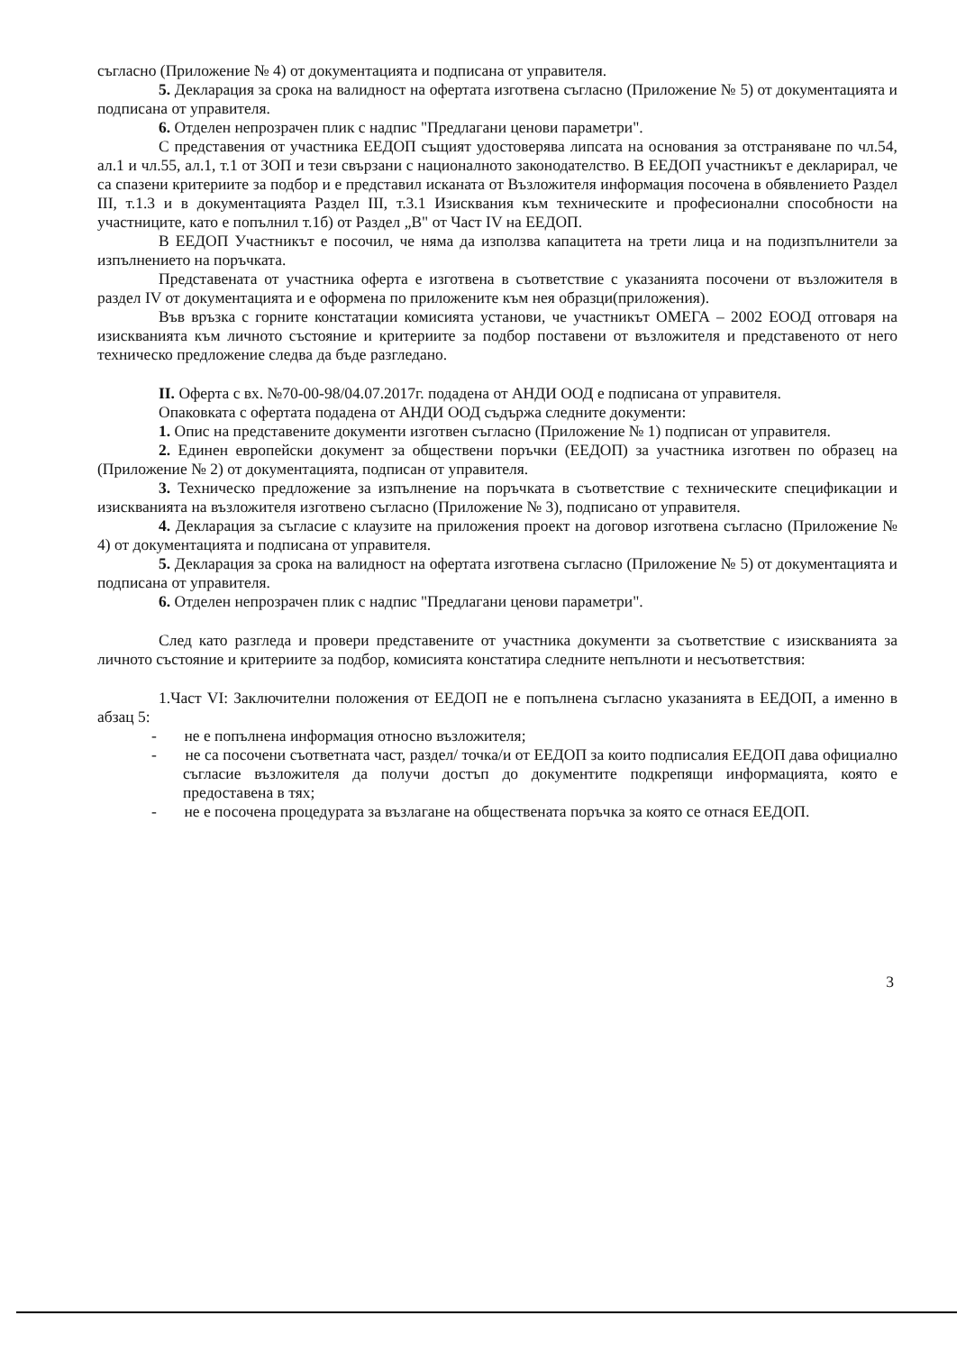съгласно (Приложение № 4) от документацията и подписана от управителя.
5. Декларация за срока на валидност на офертата изготвена съгласно (Приложение № 5) от документацията и подписана от управителя.
6. Отделен непрозрачен плик с надпис "Предлагани ценови параметри".
С представения от участника ЕЕДОП същият удостоверява липсата на основания за отстраняване по чл.54, ал.1 и чл.55, ал.1, т.1 от ЗОП и тези свързани с националното законодателство. В ЕЕДОП участникът е декларирал, че са спазени критериите за подбор и е представил исканата от Възложителя информация посочена в обявлението Раздел III, т.1.3 и в документацията Раздел III, т.3.1 Изисквания към техническите и професионални способности на участниците, като е попълнил т.1б) от Раздел „В" от Част IV на ЕЕДОП.
В ЕЕДОП Участникът е посочил, че няма да използва капацитета на трети лица и на подизпълнители за изпълнението на поръчката.
Представената от участника оферта е изготвена в съответствие с указанията посочени от възложителя в раздел IV от документацията и е оформена по приложените към нея образци(приложения).
Във връзка с горните констатации комисията установи, че участникът ОМЕГА – 2002 ЕООД отговаря на изискванията към личното състояние и критериите за подбор поставени от възложителя и представеното от него техническо предложение следва да бъде разгледано.
II. Оферта с вх. №70-00-98/04.07.2017г. подадена от АНДИ ООД е подписана от управителя.
Опаковката с офертата подадена от АНДИ ООД съдържа следните документи:
1. Опис на представените документи изготвен съгласно (Приложение № 1) подписан от управителя.
2. Единен европейски документ за обществени поръчки (ЕЕДОП) за участника изготвен по образец на (Приложение № 2) от документацията, подписан от управителя.
3. Техническо предложение за изпълнение на поръчката в съответствие с техническите спецификации и изискванията на възложителя изготвено съгласно (Приложение № 3), подписано от управителя.
4. Декларация за съгласие с клаузите на приложения проект на договор изготвена съгласно (Приложение № 4) от документацията и подписана от управителя.
5. Декларация за срока на валидност на офертата изготвена съгласно (Приложение № 5) от документацията и подписана от управителя.
6. Отделен непрозрачен плик с надпис "Предлагани ценови параметри".
След като разгледа и провери представените от участника документи за съответствие с изискванията за личното състояние и критериите за подбор, комисията констатира следните непълноти и несъответствия:
1.Част VI: Заключителни положения от ЕЕДОП не е попълнена съгласно указанията в ЕЕДОП, а именно в абзац 5:
- не е попълнена информация относно възложителя;
- не са посочени съответната част, раздел/ точка/и от ЕЕДОП за които подписалия ЕЕДОП дава официално съгласие възложителя да получи достъп до документите подкрепящи информацията, която е предоставена в тях;
- не е посочена процедурата за възлагане на обществената поръчка за която се отнася ЕЕДОП.
3